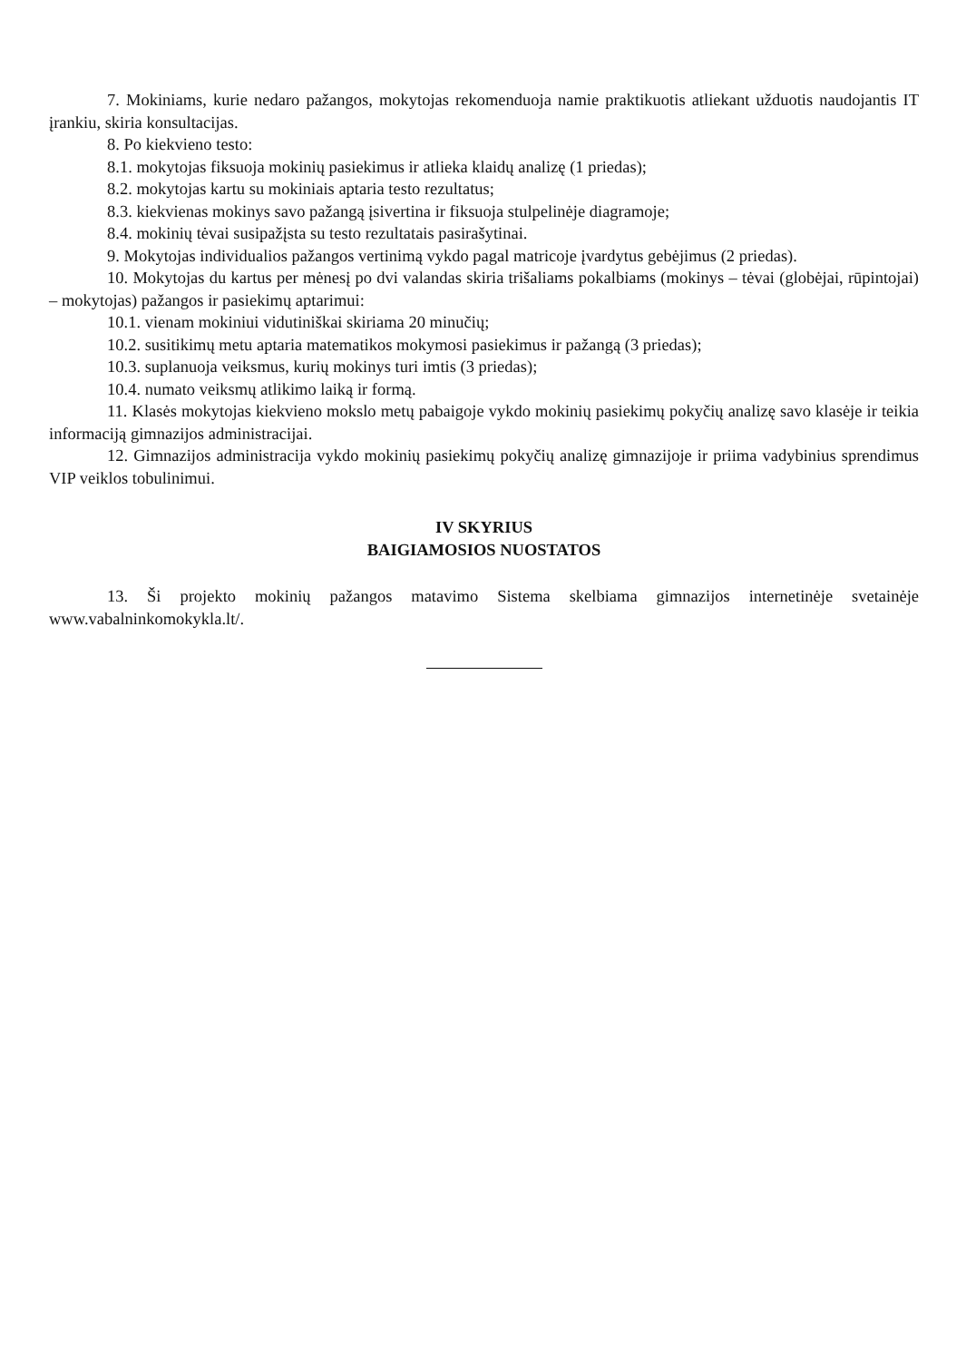7. Mokiniams, kurie nedaro pažangos, mokytojas rekomenduoja namie praktikuotis atliekant užduotis naudojantis IT įrankiu, skiria konsultacijas.
8. Po kiekvieno testo:
8.1. mokytojas fiksuoja mokinių pasiekimus ir atlieka klaidų analizę (1 priedas);
8.2. mokytojas kartu su mokiniais aptaria testo rezultatus;
8.3. kiekvienas mokinys savo pažangą įsivertina ir fiksuoja stulpelinėje diagramoje;
8.4. mokinių tėvai susipažįsta su testo rezultatais pasirašytinai.
9. Mokytojas individualios pažangos vertinimą vykdo pagal matricoje įvardytus gebėjimus (2 priedas).
10. Mokytojas du kartus per mėnesį po dvi valandas skiria trišaliams pokalbiams (mokinys – tėvai (globėjai, rūpintojai) – mokytojas) pažangos ir pasiekimų aptarimui:
10.1. vienam mokiniui vidutiniškai skiriama 20 minučių;
10.2. susitikimų metu aptaria matematikos mokymosi pasiekimus ir pažangą (3 priedas);
10.3. suplanuoja veiksmus, kurių mokinys turi imtis (3 priedas);
10.4. numato veiksmų atlikimo laiką ir formą.
11. Klasės mokytojas kiekvieno mokslo metų pabaigoje vykdo mokinių pasiekimų pokyčių analizę savo klasėje ir teikia informaciją gimnazijos administracijai.
12. Gimnazijos administracija vykdo mokinių pasiekimų pokyčių analizę gimnazijoje ir priima vadybinius sprendimus VIP veiklos tobulinimui.
IV SKYRIUS
BAIGIAMOSIOS NUOSTATOS
13. Ši projekto mokinių pažangos matavimo Sistema skelbiama gimnazijos internetinėje svetainėje www.vabalninkomokykla.lt/.